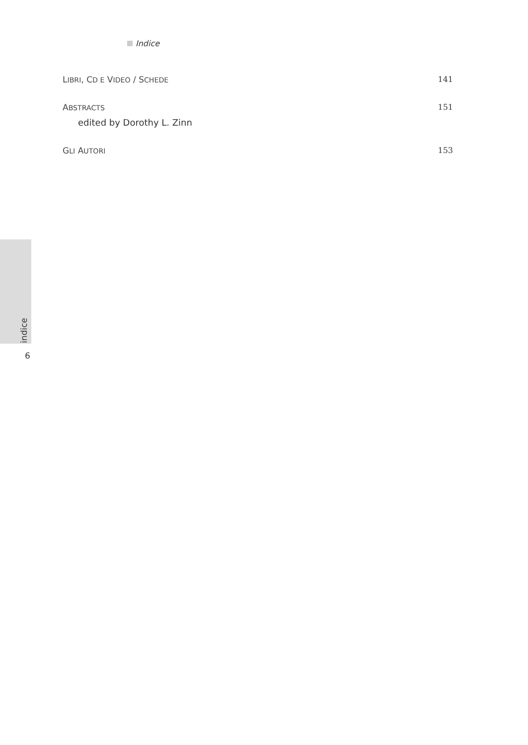Indice
LIBRI, CD E VIDEO / SCHEDE 141
ABSTRACTS
edited by Dorothy L. Zinn
151
GLI AUTORI 153
indice
6